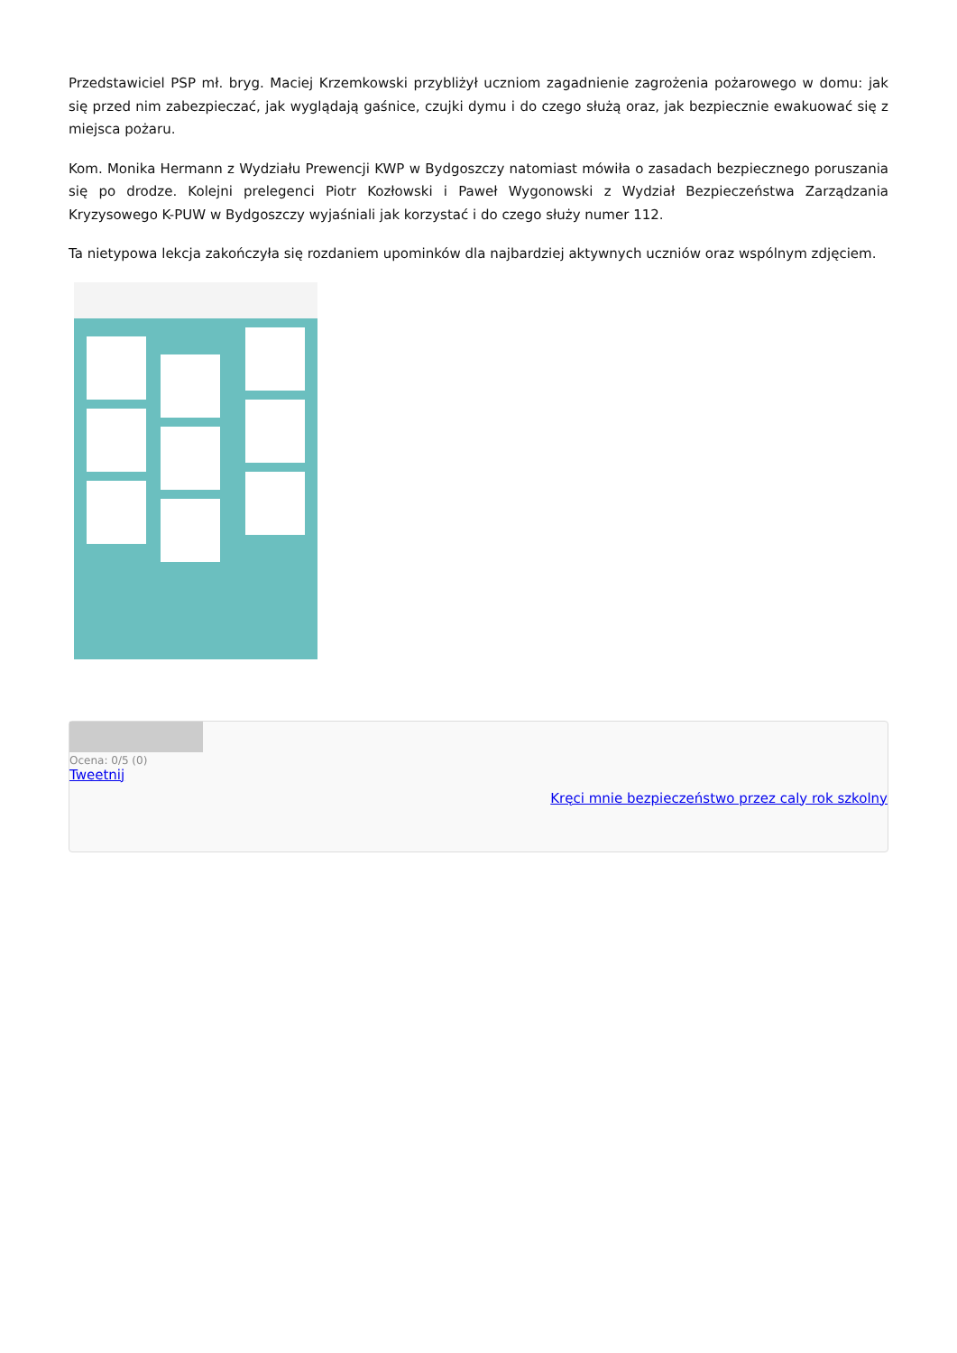Przedstawiciel PSP mł. bryg. Maciej Krzemkowski przybliżył uczniom zagadnienie zagrożenia pożarowego w domu: jak się przed nim zabezpieczać, jak wyglądają gaśnice, czujki dymu i do czego służą oraz, jak bezpiecznie ewakuować się z miejsca pożaru.
Kom. Monika Hermann z Wydziału Prewencji KWP w Bydgoszczy natomiast mówiła o zasadach bezpiecznego poruszania się po drodze. Kolejni prelegenci Piotr Kozłowski i Paweł Wygonowski z Wydział Bezpieczeństwa Zarządzania Kryzysowego K-PUW w Bydgoszczy wyjaśniali jak korzystać i do czego służy numer 112.
Ta nietypowa lekcja zakończyła się rozdaniem upominków dla najbardziej aktywnych uczniów oraz wspólnym zdjęciem.
Ocena: 0/5 (0)
Tweetnij
Kręci mnie bezpieczeństwo przez caly rok szkolny